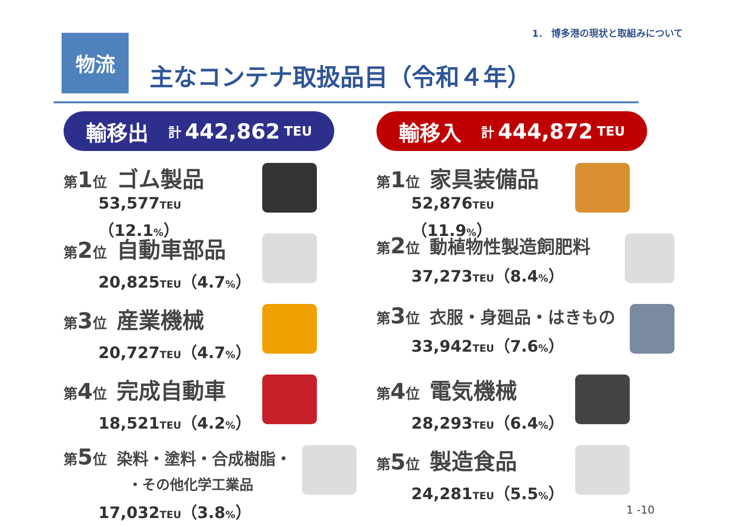1． 博多港の現状と取組みについて
物流
主なコンテナ取扱品目（令和４年）
輸移出 計 442,862 TEU
第1位 ゴム製品
53,577TEU（12.1%）
第2位 自動車部品
20,825TEU（4.7%）
第3位 産業機械
20,727TEU（4.7%）
第4位 完成自動車
18,521TEU（4.2%）
第5位 染料・塗料・合成樹脂・
・その他化学工業品
17,032TEU（3.8%）
輸移入 計 444,872 TEU
第1位 家具装備品
52,876TEU（11.9%）
第2位 動植物性製造飼肥料
37,273TEU（8.4%）
第3位 衣服・身廻品・はきもの
33,942TEU（7.6%）
第4位 電気機械
28,293TEU（6.4%）
第5位 製造食品
24,281TEU（5.5%）
1 -10